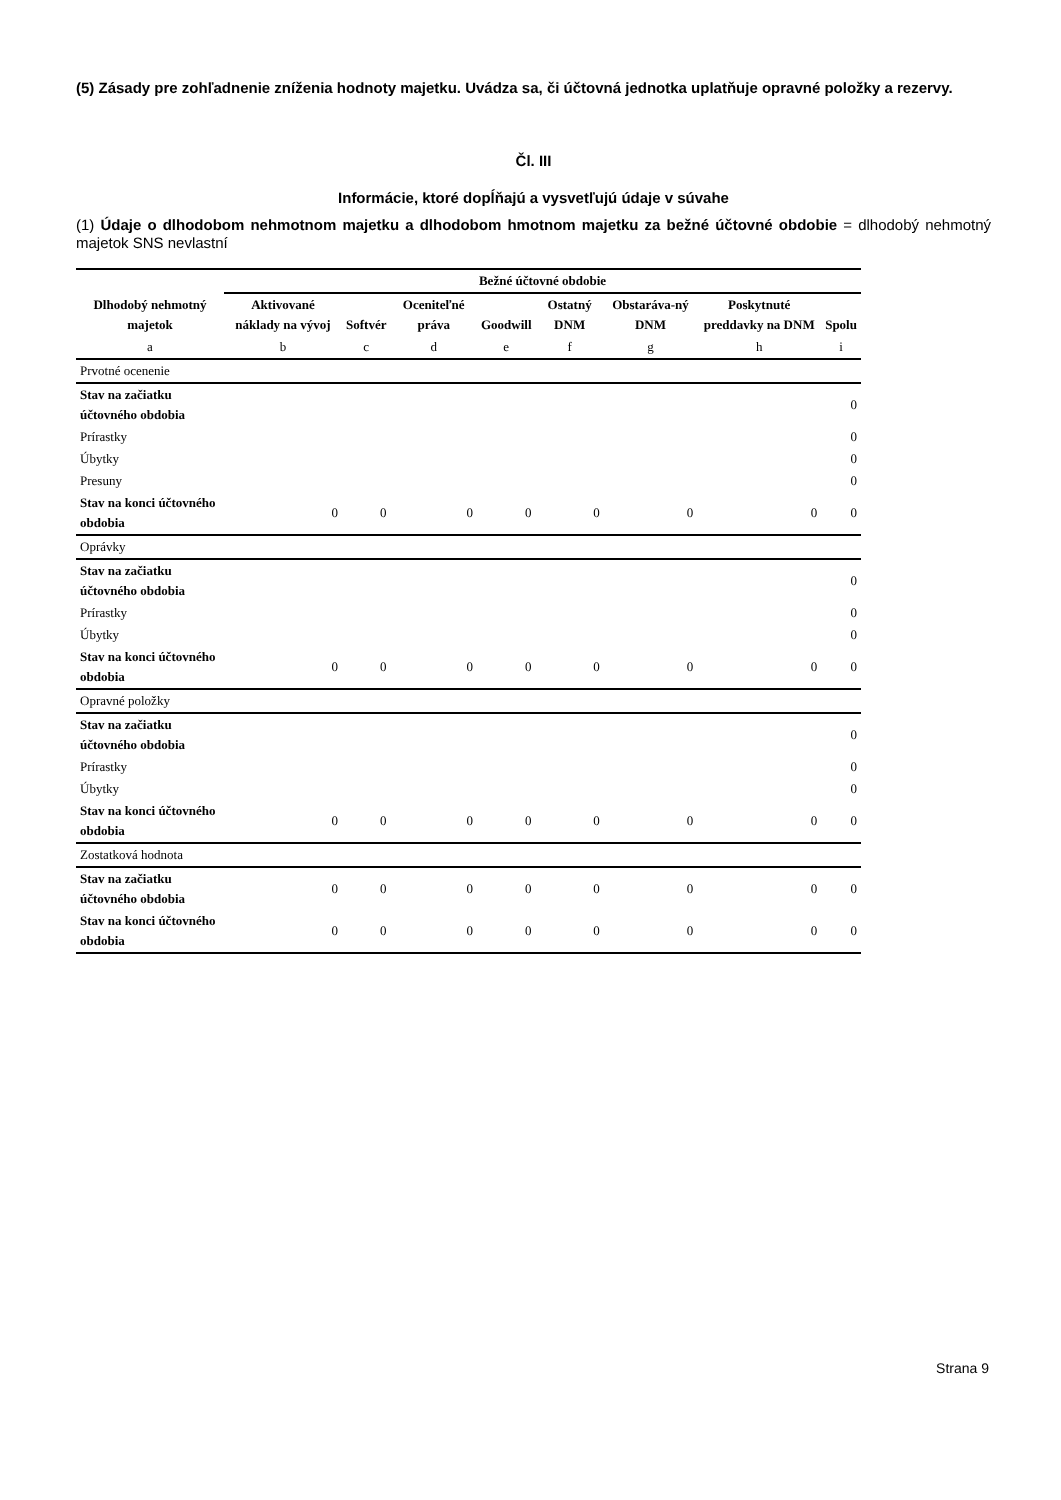(5) Zásady pre zohľadnenie zníženia hodnoty majetku. Uvádza sa, či účtovná jednotka uplatňuje opravné položky a rezervy.
Čl. III
Informácie, ktoré dopĺňajú a vysvetľujú údaje v súvahe
(1) Údaje o dlhodobom nehmotnom majetku a dlhodobom hmotnom majetku za bežné účtovné obdobie = dlhodobý nehmotný majetok SNS nevlastní
| Dlhodobý nehmotný majetok | Bežné účtovné obdobie | | | | | | | |
| --- | --- | --- | --- | --- | --- | --- | --- | --- |
| | Aktivované náklady na vývoj | Softvér | Oceniteľné práva | Goodwill | Ostatný DNM | Obstaráva-ný DNM | Poskytnuté preddavky na DNM | Spolu |
| a | b | c | d | e | f | g | h | i |
| Prvotné ocenenie | | | | | | | | |
| Stav na začiatku účtovného obdobia | | | | | | | | 0 |
| Prírastky | | | | | | | | 0 |
| Úbytky | | | | | | | | 0 |
| Presuny | | | | | | | | 0 |
| Stav na konci účtovného obdobia | 0 | 0 | 0 | 0 | 0 | 0 | 0 | 0 |
| Oprávky | | | | | | | | |
| Stav na začiatku účtovného obdobia | | | | | | | | 0 |
| Prírastky | | | | | | | | 0 |
| Úbytky | | | | | | | | 0 |
| Stav na konci účtovného obdobia | 0 | 0 | 0 | 0 | 0 | 0 | 0 | 0 |
| Opravné položky | | | | | | | | |
| Stav na začiatku účtovného obdobia | | | | | | | | 0 |
| Prírastky | | | | | | | | 0 |
| Úbytky | | | | | | | | 0 |
| Stav na konci účtovného obdobia | 0 | 0 | 0 | 0 | 0 | 0 | 0 | 0 |
| Zostatková hodnota | | | | | | | | |
| Stav na začiatku účtovného obdobia | 0 | 0 | 0 | 0 | 0 | 0 | 0 | 0 |
| Stav na konci účtovného obdobia | 0 | 0 | 0 | 0 | 0 | 0 | 0 | 0 |
Strana 9